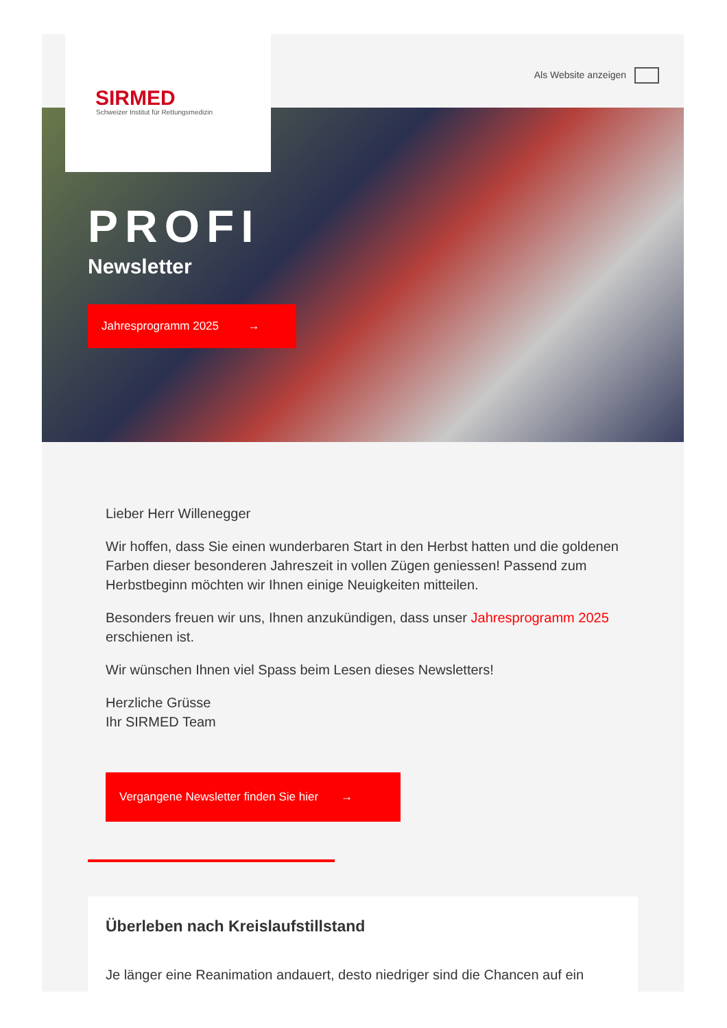SIRMED
Schweizer Institut für Rettungsmedizin
Als Website anzeigen
PROFI
Newsletter
Jahresprogramm 2025 →
Lieber Herr Willenegger
Wir hoffen, dass Sie einen wunderbaren Start in den Herbst hatten und die goldenen Farben dieser besonderen Jahreszeit in vollen Zügen geniessen! Passend zum Herbstbeginn möchten wir Ihnen einige Neuigkeiten mitteilen.
Besonders freuen wir uns, Ihnen anzukündigen, dass unser Jahresprogramm 2025 erschienen ist.
Wir wünschen Ihnen viel Spass beim Lesen dieses Newsletters!
Herzliche Grüsse
Ihr SIRMED Team
Vergangene Newsletter finden Sie hier →
Überleben nach Kreislaufstillstand
Je länger eine Reanimation andauert, desto niedriger sind die Chancen auf ein